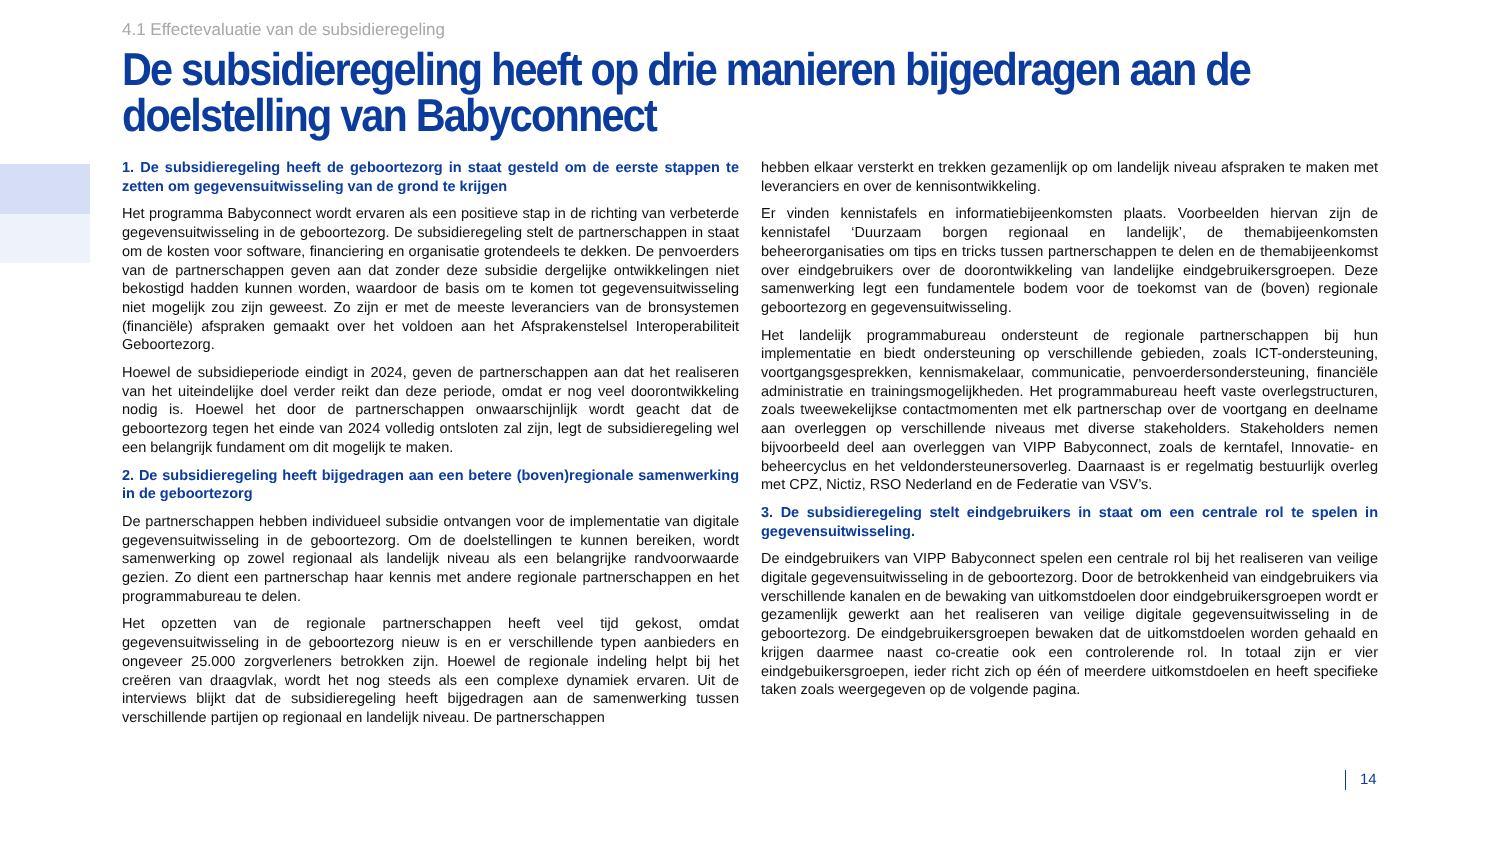4.1 Effectevaluatie van de subsidieregeling
De subsidieregeling heeft op drie manieren bijgedragen aan de doelstelling van Babyconnect
1. De subsidieregeling heeft de geboortezorg in staat gesteld om de eerste stappen te zetten om gegevensuitwisseling van de grond te krijgen
Het programma Babyconnect wordt ervaren als een positieve stap in de richting van verbeterde gegevensuitwisseling in de geboortezorg. De subsidieregeling stelt de partnerschappen in staat om de kosten voor software, financiering en organisatie grotendeels te dekken. De penvoerders van de partnerschappen geven aan dat zonder deze subsidie dergelijke ontwikkelingen niet bekostigd hadden kunnen worden, waardoor de basis om te komen tot gegevensuitwisseling niet mogelijk zou zijn geweest. Zo zijn er met de meeste leveranciers van de bronsystemen (financiële) afspraken gemaakt over het voldoen aan het Afsprakenstelsel Interoperabiliteit Geboortezorg.
Hoewel de subsidieperiode eindigt in 2024, geven de partnerschappen aan dat het realiseren van het uiteindelijke doel verder reikt dan deze periode, omdat er nog veel doorontwikkeling nodig is. Hoewel het door de partnerschappen onwaarschijnlijk wordt geacht dat de geboortezorg tegen het einde van 2024 volledig ontsloten zal zijn, legt de subsidieregeling wel een belangrijk fundament om dit mogelijk te maken.
2. De subsidieregeling heeft bijgedragen aan een betere (boven)regionale samenwerking in de geboortezorg
De partnerschappen hebben individueel subsidie ontvangen voor de implementatie van digitale gegevensuitwisseling in de geboortezorg. Om de doelstellingen te kunnen bereiken, wordt samenwerking op zowel regionaal als landelijk niveau als een belangrijke randvoorwaarde gezien. Zo dient een partnerschap haar kennis met andere regionale partnerschappen en het programmabureau te delen.
Het opzetten van de regionale partnerschappen heeft veel tijd gekost, omdat gegevensuitwisseling in de geboortezorg nieuw is en er verschillende typen aanbieders en ongeveer 25.000 zorgverleners betrokken zijn. Hoewel de regionale indeling helpt bij het creëren van draagvlak, wordt het nog steeds als een complexe dynamiek ervaren. Uit de interviews blijkt dat de subsidieregeling heeft bijgedragen aan de samenwerking tussen verschillende partijen op regionaal en landelijk niveau. De partnerschappen
hebben elkaar versterkt en trekken gezamenlijk op om landelijk niveau afspraken te maken met leveranciers en over de kennisontwikkeling.
Er vinden kennistafels en informatiebijeenkomsten plaats. Voorbeelden hiervan zijn de kennistafel ‘Duurzaam borgen regionaal en landelijk’, de themabijeenkomsten beheerorganisaties om tips en tricks tussen partnerschappen te delen en de themabijeenkomst over eindgebruikers over de doorontwikkeling van landelijke eindgebruikersgroepen. Deze samenwerking legt een fundamentele bodem voor de toekomst van de (boven) regionale geboortezorg en gegevensuitwisseling.
Het landelijk programmabureau ondersteunt de regionale partnerschappen bij hun implementatie en biedt ondersteuning op verschillende gebieden, zoals ICT-ondersteuning, voortgangsgesprekken, kennismakelaar, communicatie, penvoerdersondersteuning, financiële administratie en trainingsmogelijkheden. Het programmabureau heeft vaste overlegstructuren, zoals tweewekelijkse contactmomenten met elk partnerschap over de voortgang en deelname aan overleggen op verschillende niveaus met diverse stakeholders. Stakeholders nemen bijvoorbeeld deel aan overleggen van VIPP Babyconnect, zoals de kerntafel, Innovatie- en beheercyclus en het veldondersteunersoverleg. Daarnaast is er regelmatig bestuurlijk overleg met CPZ, Nictiz, RSO Nederland en de Federatie van VSV’s.
3. De subsidieregeling stelt eindgebruikers in staat om een centrale rol te spelen in gegevensuitwisseling.
De eindgebruikers van VIPP Babyconnect spelen een centrale rol bij het realiseren van veilige digitale gegevensuitwisseling in de geboortezorg. Door de betrokkenheid van eindgebruikers via verschillende kanalen en de bewaking van uitkomstdoelen door eindgebruikersgroepen wordt er gezamenlijk gewerkt aan het realiseren van veilige digitale gegevensuitwisseling in de geboortezorg. De eindgebruikersgroepen bewaken dat de uitkomstdoelen worden gehaald en krijgen daarmee naast co-creatie ook een controlerende rol. In totaal zijn er vier eindgebuikersgroepen, ieder richt zich op één of meerdere uitkomstdoelen en heeft specifieke taken zoals weergegeven op de volgende pagina.
14